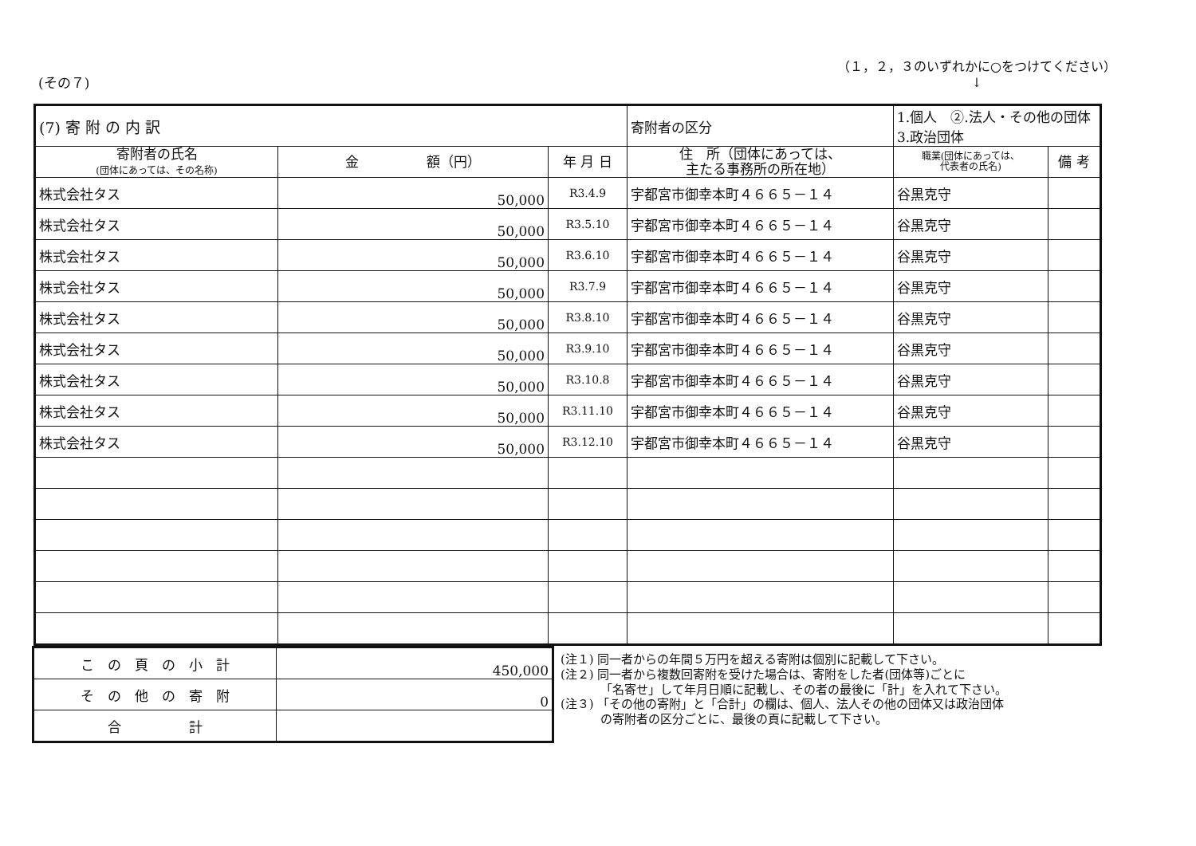(その７)
（１，２，３のいずれかに○をつけてください）
↓
| (7) 寄 附 の 内 訳 | | | 寄附者の区分 | 1.個人 ②.法人・その他の団体 3.政治団体 | |
| 寄附者の氏名 (団体にあっては、その名称) | 金 額（円） | 年 月 日 | 住 所（団体にあっては、 主たる事務所の所在地） | 職業(団体にあっては、 代表者の氏名) | 備 考 |
| 株式会社タス | 50,000 | R3.4.9 | 宇都宮市御幸本町４６６５－１４ | 谷黒克守 | |
| 株式会社タス | 50,000 | R3.5.10 | 宇都宮市御幸本町４６６５－１４ | 谷黒克守 | |
| 株式会社タス | 50,000 | R3.6.10 | 宇都宮市御幸本町４６６５－１４ | 谷黒克守 | |
| 株式会社タス | 50,000 | R3.7.9 | 宇都宮市御幸本町４６６５－１４ | 谷黒克守 | |
| 株式会社タス | 50,000 | R3.8.10 | 宇都宮市御幸本町４６６５－１４ | 谷黒克守 | |
| 株式会社タス | 50,000 | R3.9.10 | 宇都宮市御幸本町４６６５－１４ | 谷黒克守 | |
| 株式会社タス | 50,000 | R3.10.8 | 宇都宮市御幸本町４６６５－１４ | 谷黒克守 | |
| 株式会社タス | 50,000 | R3.11.10 | 宇都宮市御幸本町４６６５－１４ | 谷黒克守 | |
| 株式会社タス | 50,000 | R3.12.10 | 宇都宮市御幸本町４６６５－１４ | 谷黒克守 | |
| こ の 頁 の 小 計 | 450,000 |
| そ の 他 の 寄 附 | 0 |
| 合 計 | |
(注１) 同一者からの年間５万円を超える寄附は個別に記載して下さい。
(注２) 同一者から複数回寄附を受けた場合は、寄附をした者(団体等)ごとに
　　　 「名寄せ」して年月日順に記載し、その者の最後に「計」を入れて下さい。
(注３) 「その他の寄附」と「合計」の欄は、個人、法人その他の団体又は政治団体
　　　 の寄附者の区分ごとに、最後の頁に記載して下さい。